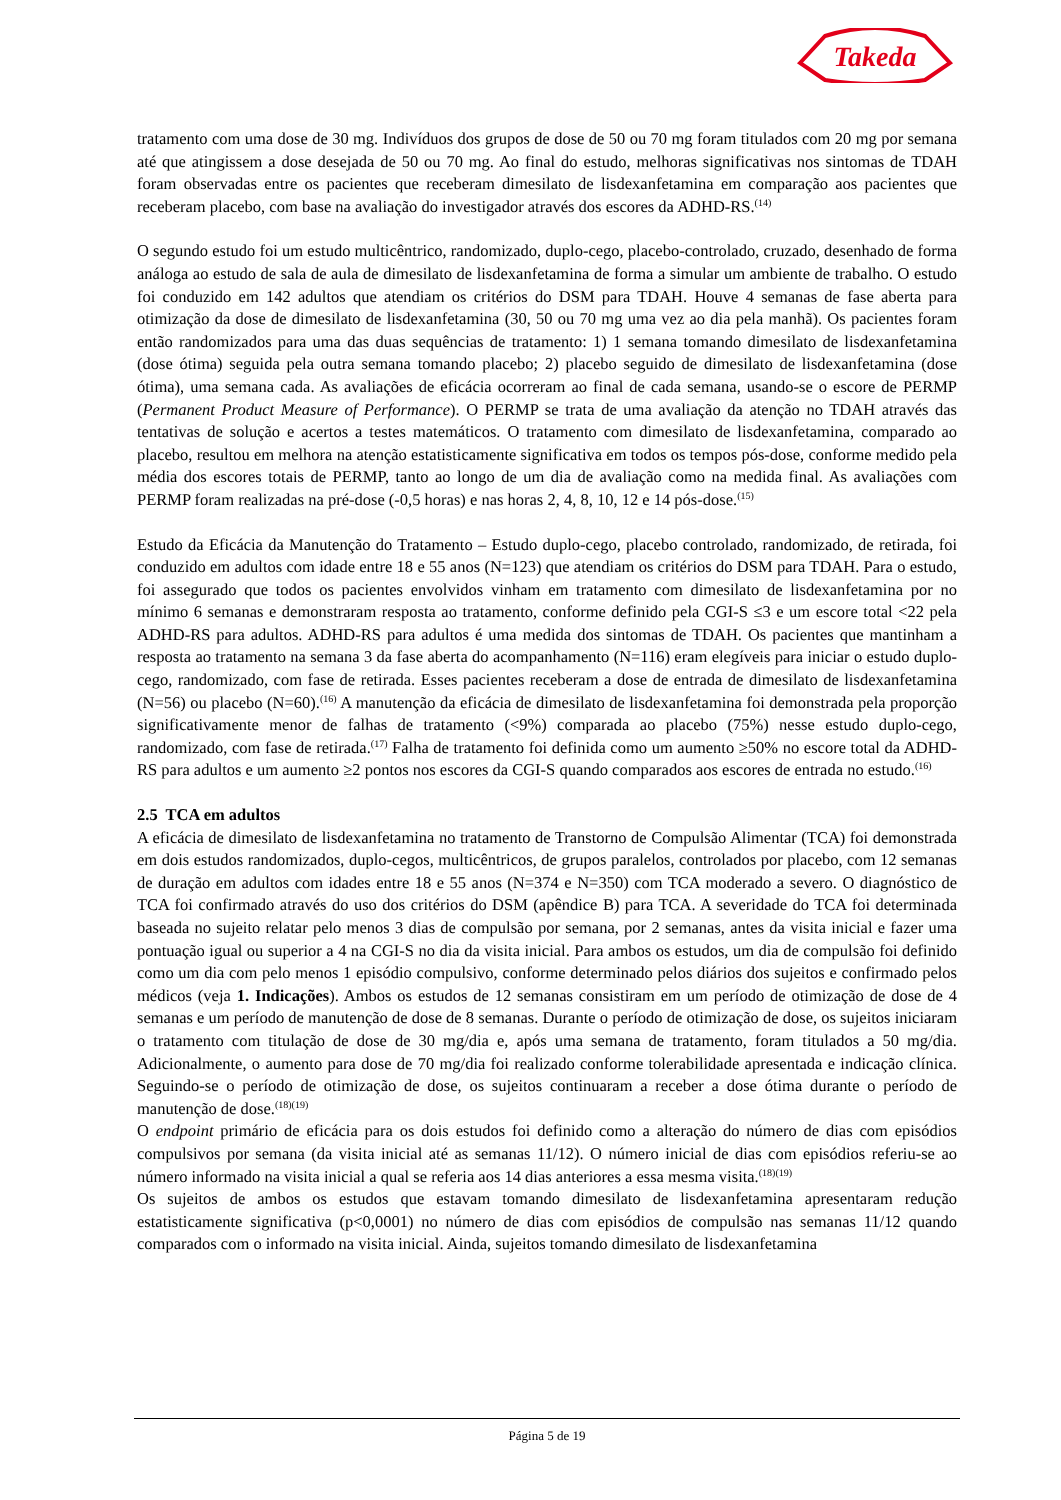Takeda
tratamento com uma dose de 30 mg. Indivíduos dos grupos de dose de 50 ou 70 mg foram titulados com 20 mg por semana até que atingissem a dose desejada de 50 ou 70 mg. Ao final do estudo, melhoras significativas nos sintomas de TDAH foram observadas entre os pacientes que receberam dimesilato de lisdexanfetamina em comparação aos pacientes que receberam placebo, com base na avaliação do investigador através dos escores da ADHD-RS.<sup>(14)</sup>
O segundo estudo foi um estudo multicêntrico, randomizado, duplo-cego, placebo-controlado, cruzado, desenhado de forma análoga ao estudo de sala de aula de dimesilato de lisdexanfetamina de forma a simular um ambiente de trabalho. O estudo foi conduzido em 142 adultos que atendiam os critérios do DSM para TDAH. Houve 4 semanas de fase aberta para otimização da dose de dimesilato de lisdexanfetamina (30, 50 ou 70 mg uma vez ao dia pela manhã). Os pacientes foram então randomizados para uma das duas sequências de tratamento: 1) 1 semana tomando dimesilato de lisdexanfetamina (dose ótima) seguida pela outra semana tomando placebo; 2) placebo seguido de dimesilato de lisdexanfetamina (dose ótima), uma semana cada. As avaliações de eficácia ocorreram ao final de cada semana, usando-se o escore de PERMP (Permanent Product Measure of Performance). O PERMP se trata de uma avaliação da atenção no TDAH através das tentativas de solução e acertos a testes matemáticos. O tratamento com dimesilato de lisdexanfetamina, comparado ao placebo, resultou em melhora na atenção estatisticamente significativa em todos os tempos pós-dose, conforme medido pela média dos escores totais de PERMP, tanto ao longo de um dia de avaliação como na medida final. As avaliações com PERMP foram realizadas na pré-dose (-0,5 horas) e nas horas 2, 4, 8, 10, 12 e 14 pós-dose.<sup>(15)</sup>
Estudo da Eficácia da Manutenção do Tratamento – Estudo duplo-cego, placebo controlado, randomizado, de retirada, foi conduzido em adultos com idade entre 18 e 55 anos (N=123) que atendiam os critérios do DSM para TDAH. Para o estudo, foi assegurado que todos os pacientes envolvidos vinham em tratamento com dimesilato de lisdexanfetamina por no mínimo 6 semanas e demonstraram resposta ao tratamento, conforme definido pela CGI-S ≤3 e um escore total <22 pela ADHD-RS para adultos. ADHD-RS para adultos é uma medida dos sintomas de TDAH. Os pacientes que mantinham a resposta ao tratamento na semana 3 da fase aberta do acompanhamento (N=116) eram elegíveis para iniciar o estudo duplo-cego, randomizado, com fase de retirada. Esses pacientes receberam a dose de entrada de dimesilato de lisdexanfetamina (N=56) ou placebo (N=60).<sup>(16)</sup> A manutenção da eficácia de dimesilato de lisdexanfetamina foi demonstrada pela proporção significativamente menor de falhas de tratamento (<9%) comparada ao placebo (75%) nesse estudo duplo-cego, randomizado, com fase de retirada.<sup>(17)</sup> Falha de tratamento foi definida como um aumento ≥50% no escore total da ADHD-RS para adultos e um aumento ≥2 pontos nos escores da CGI-S quando comparados aos escores de entrada no estudo.<sup>(16)</sup>
2.5 TCA em adultos
A eficácia de dimesilato de lisdexanfetamina no tratamento de Transtorno de Compulsão Alimentar (TCA) foi demonstrada em dois estudos randomizados, duplo-cegos, multicêntricos, de grupos paralelos, controlados por placebo, com 12 semanas de duração em adultos com idades entre 18 e 55 anos (N=374 e N=350) com TCA moderado a severo. O diagnóstico de TCA foi confirmado através do uso dos critérios do DSM (apêndice B) para TCA. A severidade do TCA foi determinada baseada no sujeito relatar pelo menos 3 dias de compulsão por semana, por 2 semanas, antes da visita inicial e fazer uma pontuação igual ou superior a 4 na CGI-S no dia da visita inicial. Para ambos os estudos, um dia de compulsão foi definido como um dia com pelo menos 1 episódio compulsivo, conforme determinado pelos diários dos sujeitos e confirmado pelos médicos (veja 1. Indicações). Ambos os estudos de 12 semanas consistiram em um período de otimização de dose de 4 semanas e um período de manutenção de dose de 8 semanas. Durante o período de otimização de dose, os sujeitos iniciaram o tratamento com titulação de dose de 30 mg/dia e, após uma semana de tratamento, foram titulados a 50 mg/dia. Adicionalmente, o aumento para dose de 70 mg/dia foi realizado conforme tolerabilidade apresentada e indicação clínica. Seguindo-se o período de otimização de dose, os sujeitos continuaram a receber a dose ótima durante o período de manutenção de dose.<sup>(18)(19)</sup>
O endpoint primário de eficácia para os dois estudos foi definido como a alteração do número de dias com episódios compulsivos por semana (da visita inicial até as semanas 11/12). O número inicial de dias com episódios referiu-se ao número informado na visita inicial a qual se referia aos 14 dias anteriores a essa mesma visita.<sup>(18)(19)</sup>
Os sujeitos de ambos os estudos que estavam tomando dimesilato de lisdexanfetamina apresentaram redução estatisticamente significativa (p<0,0001) no número de dias com episódios de compulsão nas semanas 11/12 quando comparados com o informado na visita inicial. Ainda, sujeitos tomando dimesilato de lisdexanfetamina
Página 5 de 19